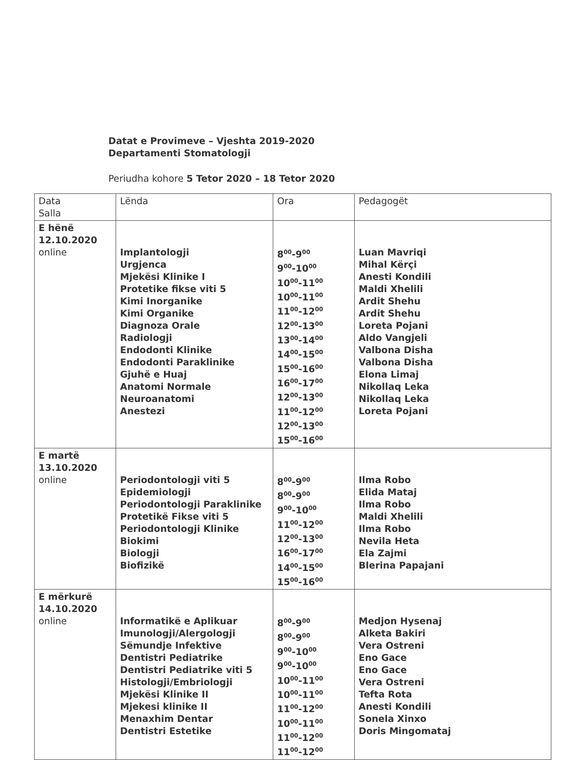Datat e Provimeve – Vjeshta 2019-2020
Departamenti Stomatologji
Periudha kohore 5 Tetor 2020 – 18 Tetor 2020
| Data Salla | Lënda | Ora | Pedagogët |
| E hënë 12.10.2020 online | Implantologji Urgjenca Mjekësi Klinike I Protetike fikse viti 5 Kimi Inorganike Kimi Organike Diagnoza Orale Radiologji Endodonti Klinike Endodonti Paraklinike Gjuhë e Huaj Anatomi Normale Neuroanatomi Anestezi | 8<sup>00</sup>-9<sup>00</sup> 9<sup>00</sup>-10<sup>00</sup> 10<sup>00</sup>-11<sup>00</sup> 10<sup>00</sup>-11<sup>00</sup> 11<sup>00</sup>-12<sup>00</sup> 12<sup>00</sup>-13<sup>00</sup> 13<sup>00</sup>-14<sup>00</sup> 14<sup>00</sup>-15<sup>00</sup> 15<sup>00</sup>-16<sup>00</sup> 16<sup>00</sup>-17<sup>00</sup> 12<sup>00</sup>-13<sup>00</sup> 11<sup>00</sup>-12<sup>00</sup> 12<sup>00</sup>-13<sup>00</sup> 15<sup>00</sup>-16<sup>00</sup> | Luan Mavriqi Mihal Kërçi Anesti Kondili Maldi Xhelili Ardit Shehu Ardit Shehu Loreta Pojani Aldo Vangjeli Valbona Disha Valbona Disha Elona Limaj Nikollaq Leka Nikollaq Leka Loreta Pojani |
| E martë 13.10.2020 online | Periodontologji viti 5 Epidemiologji Periodontologji Paraklinike Protetikë Fikse viti 5 Periodontologji Klinike Biokimi Biologji Biofizikë | 8<sup>00</sup>-9<sup>00</sup> 8<sup>00</sup>-9<sup>00</sup> 9<sup>00</sup>-10<sup>00</sup> 11<sup>00</sup>-12<sup>00</sup> 12<sup>00</sup>-13<sup>00</sup> 16<sup>00</sup>-17<sup>00</sup> 14<sup>00</sup>-15<sup>00</sup> 15<sup>00</sup>-16<sup>00</sup> | Ilma Robo Elida Mataj Ilma Robo Maldi Xhelili Ilma Robo Nevila Heta Ela Zajmi Blerina Papajani |
| E mërkurë 14.10.2020 online | Informatikë e Aplikuar Imunologji/Alergologji Sëmundje Infektive Dentistri Pediatrike Dentistri Pediatrike viti 5 Histologji/Embriologji Mjekësi Klinike II Mjekesi klinike II Menaxhim Dentar Dentistri Estetike | 8<sup>00</sup>-9<sup>00</sup> 8<sup>00</sup>-9<sup>00</sup> 9<sup>00</sup>-10<sup>00</sup> 9<sup>00</sup>-10<sup>00</sup> 10<sup>00</sup>-11<sup>00</sup> 10<sup>00</sup>-11<sup>00</sup> 11<sup>00</sup>-12<sup>00</sup> 10<sup>00</sup>-11<sup>00</sup> 11<sup>00</sup>-12<sup>00</sup> 11<sup>00</sup>-12<sup>00</sup> | Medjon Hysenaj Alketa Bakiri Vera Ostreni Eno Gace Eno Gace Vera Ostreni Tefta Rota Anesti Kondili Sonela Xinxo Doris Mingomataj |